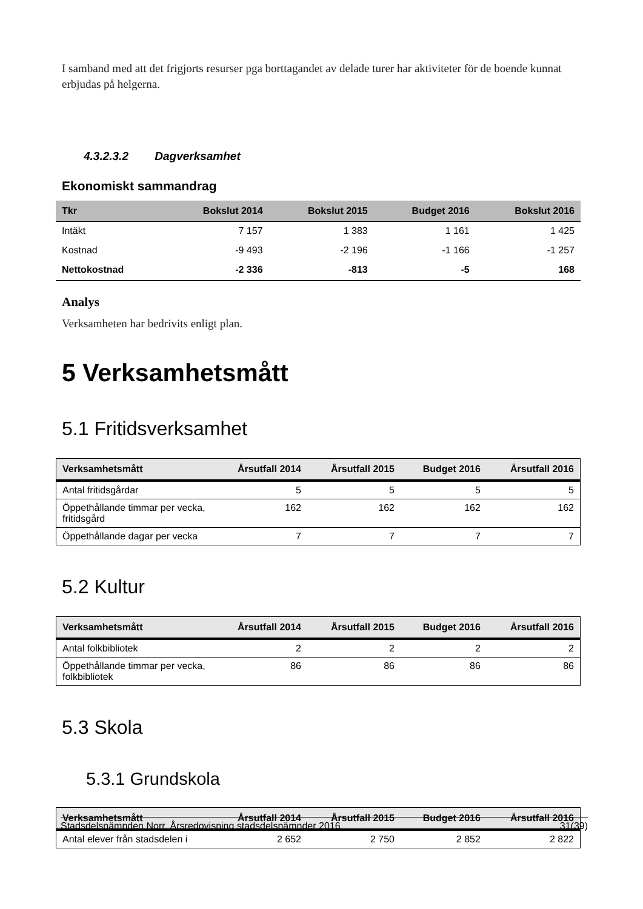I samband med att det frigjorts resurser pga borttagandet av delade turer har aktiviteter för de boende kunnat erbjudas på helgerna.
4.3.2.3.2 Dagverksamhet
Ekonomiskt sammandrag
| Tkr | Bokslut 2014 | Bokslut 2015 | Budget 2016 | Bokslut 2016 |
| --- | --- | --- | --- | --- |
| Intäkt | 7 157 | 1 383 | 1 161 | 1 425 |
| Kostnad | -9 493 | -2 196 | -1 166 | -1 257 |
| Nettokostnad | -2 336 | -813 | -5 | 168 |
Analys
Verksamheten har bedrivits enligt plan.
5 Verksamhetsmått
5.1 Fritidsverksamhet
| Verksamhetsmått | Årsutfall 2014 | Årsutfall 2015 | Budget 2016 | Årsutfall 2016 |
| --- | --- | --- | --- | --- |
| Antal fritidsgårdar | 5 | 5 | 5 | 5 |
| Öppethållande timmar per vecka, fritidsgård | 162 | 162 | 162 | 162 |
| Öppethållande dagar per vecka | 7 | 7 | 7 | 7 |
5.2 Kultur
| Verksamhetsmått | Årsutfall 2014 | Årsutfall 2015 | Budget 2016 | Årsutfall 2016 |
| --- | --- | --- | --- | --- |
| Antal folkbibliotek | 2 | 2 | 2 | 2 |
| Öppethållande timmar per vecka, folkbibliotek | 86 | 86 | 86 | 86 |
5.3 Skola
5.3.1 Grundskola
| Verksamhetsmått | Årsutfall 2014 | Årsutfall 2015 | Budget 2016 | Årsutfall 2016 |
| --- | --- | --- | --- | --- |
| Antal elever från stadsdelen i | 2 652 | 2 750 | 2 852 | 2 822 |
Stadsdelsnämnden Norr, Årsredovisning stadsdelsnämnder 2016 31(39)